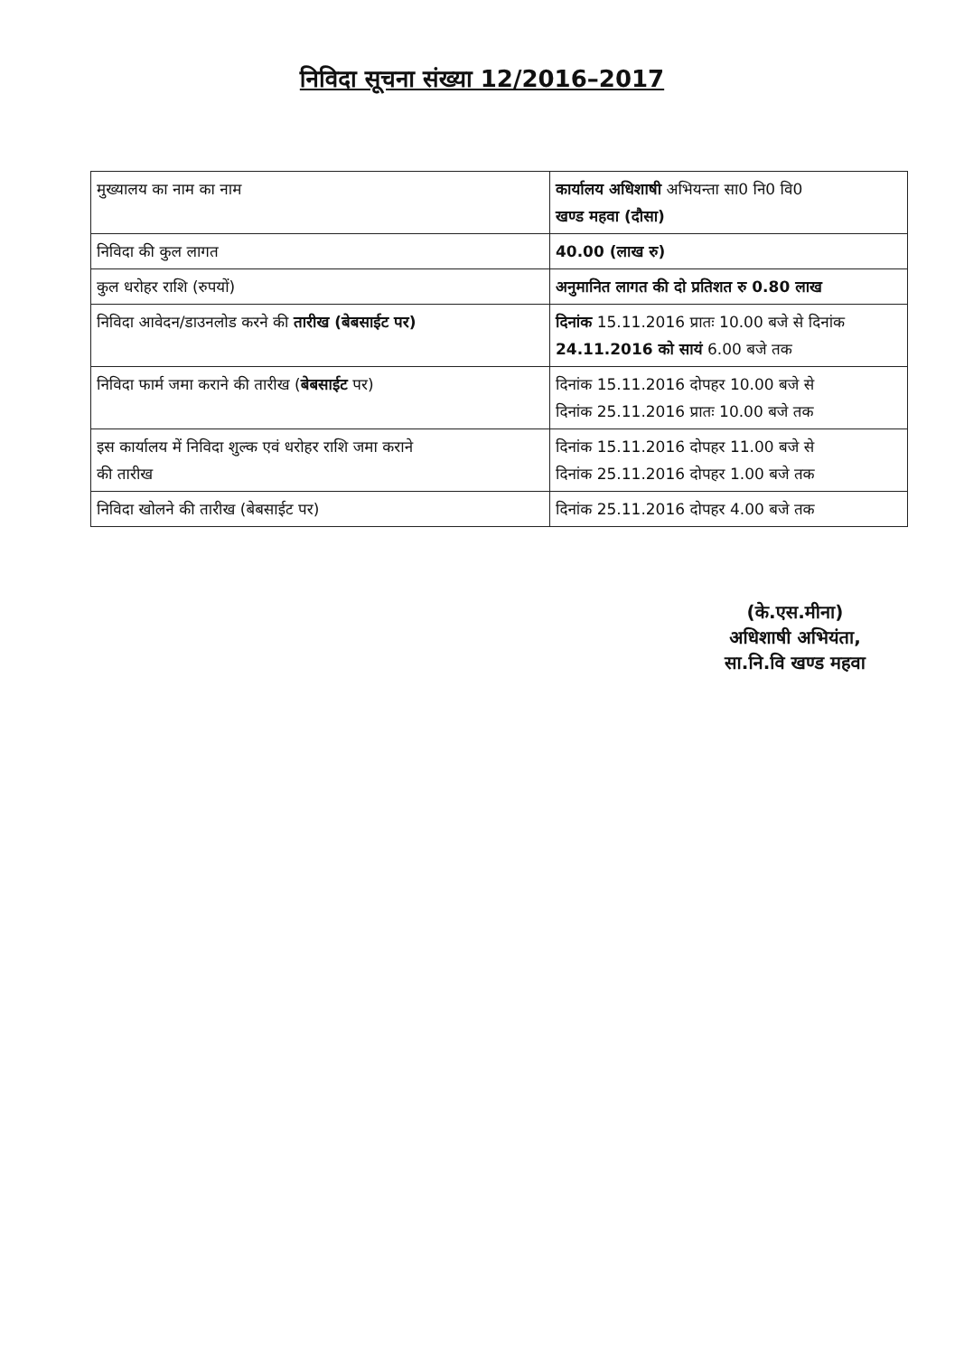निविदा सूचना संख्या 12/2016–2017
| मुख्यालय का नाम का नाम | कार्यालय अधिशाषी अभियन्ता सा0 नि0 वि0 खण्ड महवा (दौसा) |
| निविदा की कुल लागत | 40.00 (लाख रु) |
| कुल धरोहर राशि (रुपयों) | अनुमानित लागत की दो प्रतिशत रु 0.80 लाख |
| निविदा आवेदन/डाउनलोड करने की तारीख (बेबसाईट पर) | दिनांक 15.11.2016 प्रातः 10.00 बजे से दिनांक 24.11.2016 को सायं 6.00 बजे तक |
| निविदा फार्म जमा कराने की तारीख ( बेबसाईट पर) | दिनांक 15.11.2016 दोपहर 10.00 बजे से दिनांक 25.11.2016 प्रातः 10.00 बजे तक |
| इस कार्यालय में निविदा शुल्क एवं धरोहर राशि जमा कराने की तारीख | दिनांक 15.11.2016 दोपहर 11.00 बजे से दिनांक 25.11.2016 दोपहर 1.00 बजे तक |
| निविदा खोलने की तारीख (बेबसाईट पर) | दिनांक 25.11.2016 दोपहर 4.00 बजे तक |
(के.एस.मीना)
अधिशाषी अभियंता,
सा.नि.वि खण्ड महवा